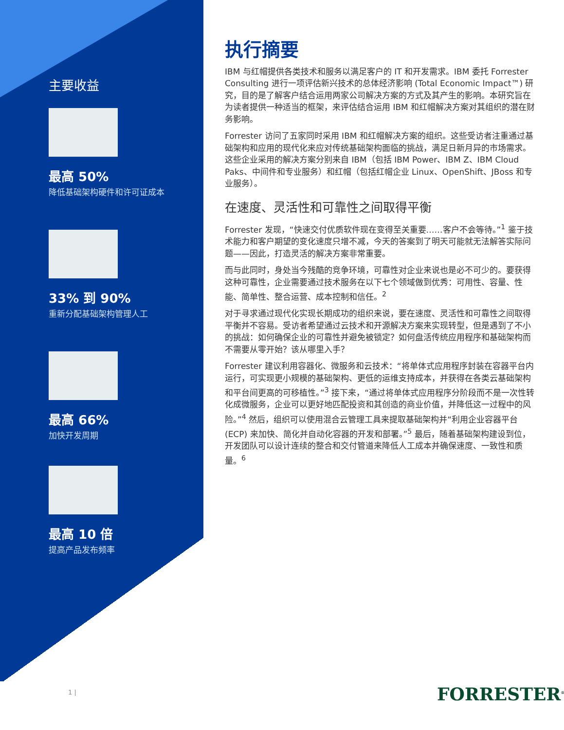主要收益
最高 50%
降低基础架构硬件和许可证成本
33% 到 90%
重新分配基础架构管理人工
最高 66%
加快开发周期
最高 10 倍
提高产品发布频率
执行摘要
IBM 与红帽提供各类技术和服务以满足客户的 IT 和开发需求。IBM 委托 Forrester Consulting 进行一项评估新兴技术的总体经济影响 (Total Economic Impact™) 研究，目的是了解客户结合运用两家公司解决方案的方式及其产生的影响。本研究旨在为读者提供一种适当的框架，来评估结合运用 IBM 和红帽解决方案对其组织的潜在财务影响。
Forrester 访问了五家同时采用 IBM 和红帽解决方案的组织。这些受访者注重通过基础架构和应用的现代化来应对传统基础架构面临的挑战，满足日新月异的市场需求。这些企业采用的解决方案分别来自 IBM（包括 IBM Power、IBM Z、IBM Cloud Paks、中间件和专业服务）和红帽（包括红帽企业 Linux、OpenShift、JBoss 和专业服务）。
在速度、灵活性和可靠性之间取得平衡
Forrester 发现，“快速交付优质软件现在变得至关重要……客户不会等待。”<sup>1</sup> 鉴于技术能力和客户期望的变化速度只增不减，今天的答案到了明天可能就无法解答实际问题——因此，打造灵活的解决方案非常重要。
而与此同时，身处当今残酷的竞争环境，可靠性对企业来说也是必不可少的。要获得这种可靠性，企业需要通过技术服务在以下七个领域做到优秀：可用性、容量、性能、简单性、整合运营、成本控制和信任。<sup>2</sup>
对于寻求通过现代化实现长期成功的组织来说，要在速度、灵活性和可靠性之间取得平衡并不容易。受访者希望通过云技术和开源解决方案来实现转型，但是遇到了不小的挑战：如何确保企业的可靠性并避免被锁定？如何盘活传统应用程序和基础架构而不需要从零开始？该从哪里入手？
Forrester 建议利用容器化、微服务和云技术：“将单体式应用程序封装在容器平台内运行，可实现更小规模的基础架构、更低的运维支持成本，并获得在各类云基础架构和平台间更高的可移植性。”<sup>3</sup> 接下来，“通过将单体式应用程序分阶段而不是一次性转化成微服务，企业可以更好地匹配投资和其创造的商业价值，并降低这一过程中的风险。”<sup>4</sup> 然后，组织可以使用混合云管理工具来提取基础架构并“利用企业容器平台 (ECP) 来加快、简化并自动化容器的开发和部署。”<sup>5</sup> 最后，随着基础架构建设到位，开发团队可以设计连续的整合和交付管道来降低人工成本并确保速度、一致性和质量。<sup>6</sup>
1 | FORRESTER<sup>®</sup>